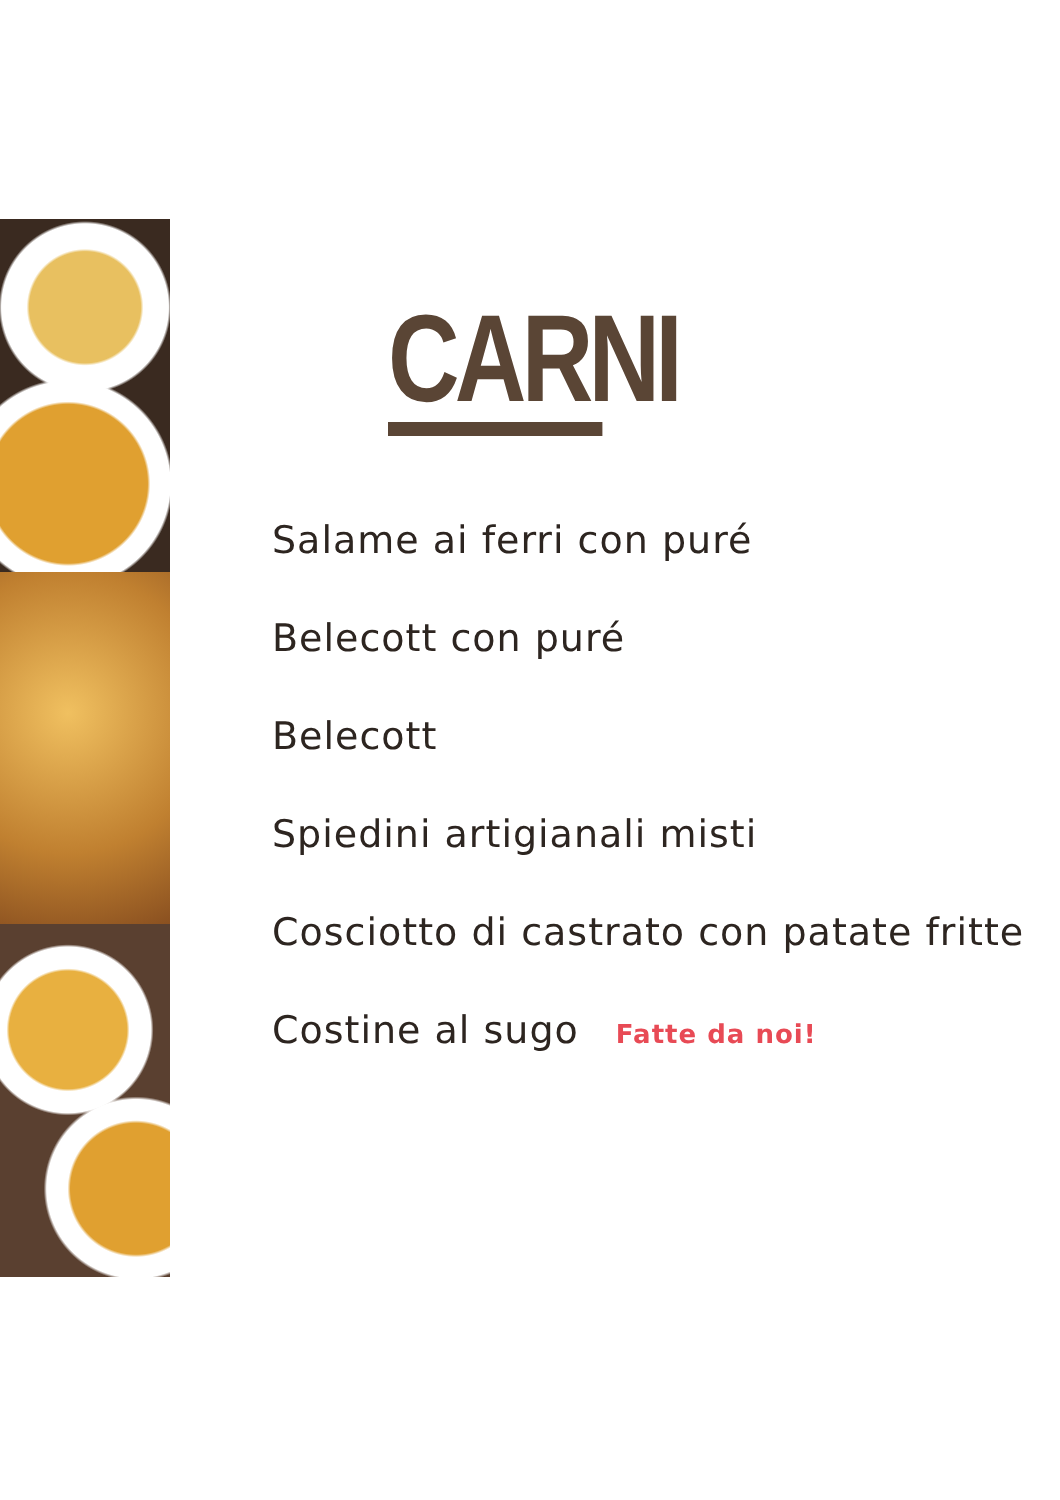CARNI
Salame ai ferri con puré
Belecott con puré
Belecott
Spiedini artigianali misti
Cosciotto di castrato con patate fritte
Costine al sugo Fatte da noi!